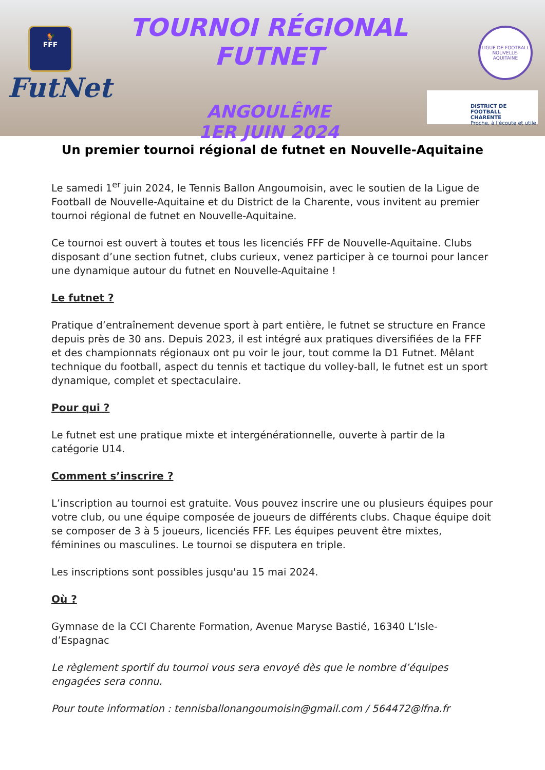🐓
FFF
FutNet
TOURNOI RÉGIONAL FUTNET
ANGOULÊME
1ER JUIN 2024
LIGUE DE FOOTBALL
NOUVELLE-AQUITAINE
DISTRICT DE FOOTBALL
CHARENTE
Proche, à l'écoute et utile
Un premier tournoi régional de futnet en Nouvelle-Aquitaine
Le samedi 1<sup>er</sup> juin 2024, le Tennis Ballon Angoumoisin, avec le soutien de la Ligue de Football de Nouvelle-Aquitaine et du District de la Charente, vous invitent au premier tournoi régional de futnet en Nouvelle-Aquitaine.
Ce tournoi est ouvert à toutes et tous les licenciés FFF de Nouvelle-Aquitaine. Clubs disposant d’une section futnet, clubs curieux, venez participer à ce tournoi pour lancer une dynamique autour du futnet en Nouvelle-Aquitaine !
Le futnet ?
Pratique d’entraînement devenue sport à part entière, le futnet se structure en France depuis près de 30 ans. Depuis 2023, il est intégré aux pratiques diversifiées de la FFF et des championnats régionaux ont pu voir le jour, tout comme la D1 Futnet. Mêlant technique du football, aspect du tennis et tactique du volley-ball, le futnet est un sport dynamique, complet et spectaculaire.
Pour qui ?
Le futnet est une pratique mixte et intergénérationnelle, ouverte à partir de la catégorie U14.
Comment s’inscrire ?
L’inscription au tournoi est gratuite. Vous pouvez inscrire une ou plusieurs équipes pour votre club, ou une équipe composée de joueurs de différents clubs. Chaque équipe doit se composer de 3 à 5 joueurs, licenciés FFF. Les équipes peuvent être mixtes, féminines ou masculines. Le tournoi se disputera en triple.
Les inscriptions sont possibles jusqu'au 15 mai 2024.
Où ?
Gymnase de la CCI Charente Formation, Avenue Maryse Bastié, 16340 L’Isle-d’Espagnac
Le règlement sportif du tournoi vous sera envoyé dès que le nombre d’équipes engagées sera connu.
Pour toute information : tennisballonangoumoisin@gmail.com / 564472@lfna.fr